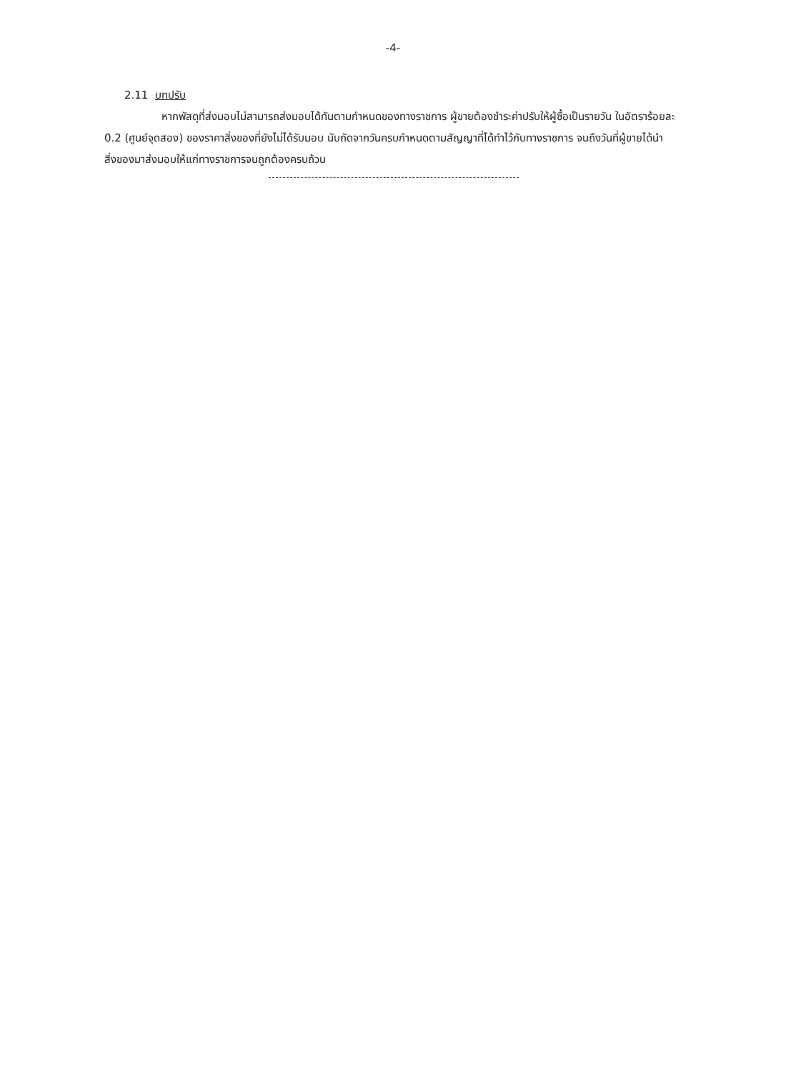-4-
2.11 บทปรับ
หากพัสดุที่ส่งมอบไม่สามารถส่งมอบได้ทันตามกำหนดของทางราชการ ผู้ขายต้องชำระค่าปรับให้ผู้ซื้อเป็นรายวัน ในอัตราร้อยละ 0.2 (ศูนย์จุดสอง) ของราคาสิ่งของที่ยังไม่ได้รับมอบ นับถัดจากวันครบกำหนดตามสัญญาที่ได้ทำไว้กับทางราชการ จนถึงวันที่ผู้ขายได้นำสิ่งของมาส่งมอบให้แก่ทางราชการจนถูกต้องครบถ้วน